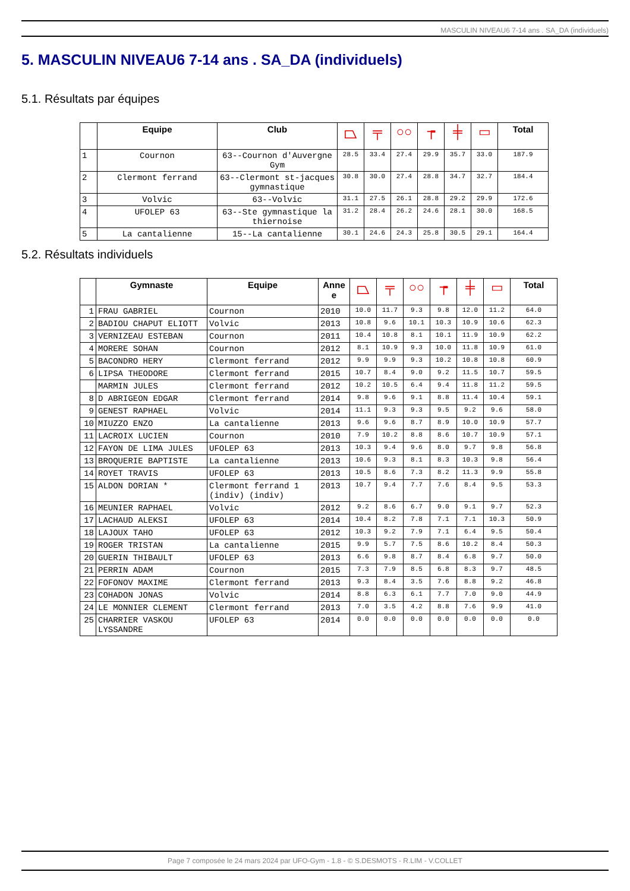MASCULIN NIVEAU6 7-14 ans . SA_DA (individuels)
5. MASCULIN NIVEAU6 7-14 ans . SA_DA (individuels)
5.1. Résultats par équipes
| | Equipe | Club | ⏢ | ╤ | ○○ | ┮ | ╪ | ▭ | Total |
| --- | --- | --- | --- | --- | --- | --- | --- | --- | --- |
| 1 | Cournon | 63--Cournon d'Auvergne Gym | 28.5 | 33.4 | 27.4 | 29.9 | 35.7 | 33.0 | 187.9 |
| 2 | Clermont ferrand | 63--Clermont st-jacques gymnastique | 30.8 | 30.0 | 27.4 | 28.8 | 34.7 | 32.7 | 184.4 |
| 3 | Volvic | 63--Volvic | 31.1 | 27.5 | 26.1 | 28.8 | 29.2 | 29.9 | 172.6 |
| 4 | UFOLEP 63 | 63--Ste gymnastique la thiernoise | 31.2 | 28.4 | 26.2 | 24.6 | 28.1 | 30.0 | 168.5 |
| 5 | La cantalienne | 15--La cantalienne | 30.1 | 24.6 | 24.3 | 25.8 | 30.5 | 29.1 | 164.4 |
5.2. Résultats individuels
| | Gymnaste | Equipe | Anne e | ⏢ | ╤ | ○○ | ┮ | ╪ | ▭ | Total |
| --- | --- | --- | --- | --- | --- | --- | --- | --- | --- | --- |
| 1 | FRAU GABRIEL | Cournon | 2010 | 10.0 | 11.7 | 9.3 | 9.8 | 12.0 | 11.2 | 64.0 |
| 2 | BADIOU CHAPUT ELIOTT | Volvic | 2013 | 10.8 | 9.6 | 10.1 | 10.3 | 10.9 | 10.6 | 62.3 |
| 3 | VERNIZEAU ESTEBAN | Cournon | 2011 | 10.4 | 10.8 | 8.1 | 10.1 | 11.9 | 10.9 | 62.2 |
| 4 | MORERE SOHAN | Cournon | 2012 | 8.1 | 10.9 | 9.3 | 10.0 | 11.8 | 10.9 | 61.0 |
| 5 | BACONDRO HERY | Clermont ferrand | 2012 | 9.9 | 9.9 | 9.3 | 10.2 | 10.8 | 10.8 | 60.9 |
| 6 | LIPSA THEODORE | Clermont ferrand | 2015 | 10.7 | 8.4 | 9.0 | 9.2 | 11.5 | 10.7 | 59.5 |
| | MARMIN JULES | Clermont ferrand | 2012 | 10.2 | 10.5 | 6.4 | 9.4 | 11.8 | 11.2 | 59.5 |
| 8 | D ABRIGEON EDGAR | Clermont ferrand | 2014 | 9.8 | 9.6 | 9.1 | 8.8 | 11.4 | 10.4 | 59.1 |
| 9 | GENEST RAPHAEL | Volvic | 2014 | 11.1 | 9.3 | 9.3 | 9.5 | 9.2 | 9.6 | 58.0 |
| 10 | MIUZZO ENZO | La cantalienne | 2013 | 9.6 | 9.6 | 8.7 | 8.9 | 10.0 | 10.9 | 57.7 |
| 11 | LACROIX LUCIEN | Cournon | 2010 | 7.9 | 10.2 | 8.8 | 8.6 | 10.7 | 10.9 | 57.1 |
| 12 | FAYON DE LIMA JULES | UFOLEP 63 | 2013 | 10.3 | 9.4 | 9.6 | 8.0 | 9.7 | 9.8 | 56.8 |
| 13 | BROQUERIE BAPTISTE | La cantalienne | 2013 | 10.6 | 9.3 | 8.1 | 8.3 | 10.3 | 9.8 | 56.4 |
| 14 | ROYET TRAVIS | UFOLEP 63 | 2013 | 10.5 | 8.6 | 7.3 | 8.2 | 11.3 | 9.9 | 55.8 |
| 15 | ALDON DORIAN * | Clermont ferrand 1 (indiv) (indiv) | 2013 | 10.7 | 9.4 | 7.7 | 7.6 | 8.4 | 9.5 | 53.3 |
| 16 | MEUNIER RAPHAEL | Volvic | 2012 | 9.2 | 8.6 | 6.7 | 9.0 | 9.1 | 9.7 | 52.3 |
| 17 | LACHAUD ALEKSI | UFOLEP 63 | 2014 | 10.4 | 8.2 | 7.8 | 7.1 | 7.1 | 10.3 | 50.9 |
| 18 | LAJOUX TAHO | UFOLEP 63 | 2012 | 10.3 | 9.2 | 7.9 | 7.1 | 6.4 | 9.5 | 50.4 |
| 19 | ROGER TRISTAN | La cantalienne | 2015 | 9.9 | 5.7 | 7.5 | 8.6 | 10.2 | 8.4 | 50.3 |
| 20 | GUERIN THIBAULT | UFOLEP 63 | 2013 | 6.6 | 9.8 | 8.7 | 8.4 | 6.8 | 9.7 | 50.0 |
| 21 | PERRIN ADAM | Cournon | 2015 | 7.3 | 7.9 | 8.5 | 6.8 | 8.3 | 9.7 | 48.5 |
| 22 | FOFONOV MAXIME | Clermont ferrand | 2013 | 9.3 | 8.4 | 3.5 | 7.6 | 8.8 | 9.2 | 46.8 |
| 23 | COHADON JONAS | Volvic | 2014 | 8.8 | 6.3 | 6.1 | 7.7 | 7.0 | 9.0 | 44.9 |
| 24 | LE MONNIER CLEMENT | Clermont ferrand | 2013 | 7.0 | 3.5 | 4.2 | 8.8 | 7.6 | 9.9 | 41.0 |
| 25 | CHARRIER VASKOU LYSSANDRE | UFOLEP 63 | 2014 | 0.0 | 0.0 | 0.0 | 0.0 | 0.0 | 0.0 | 0.0 |
Page 7 composée le 24 mars 2024 par UFO-Gym - 1.8 - © S.DESMOTS - R.LIM - V.COLLET